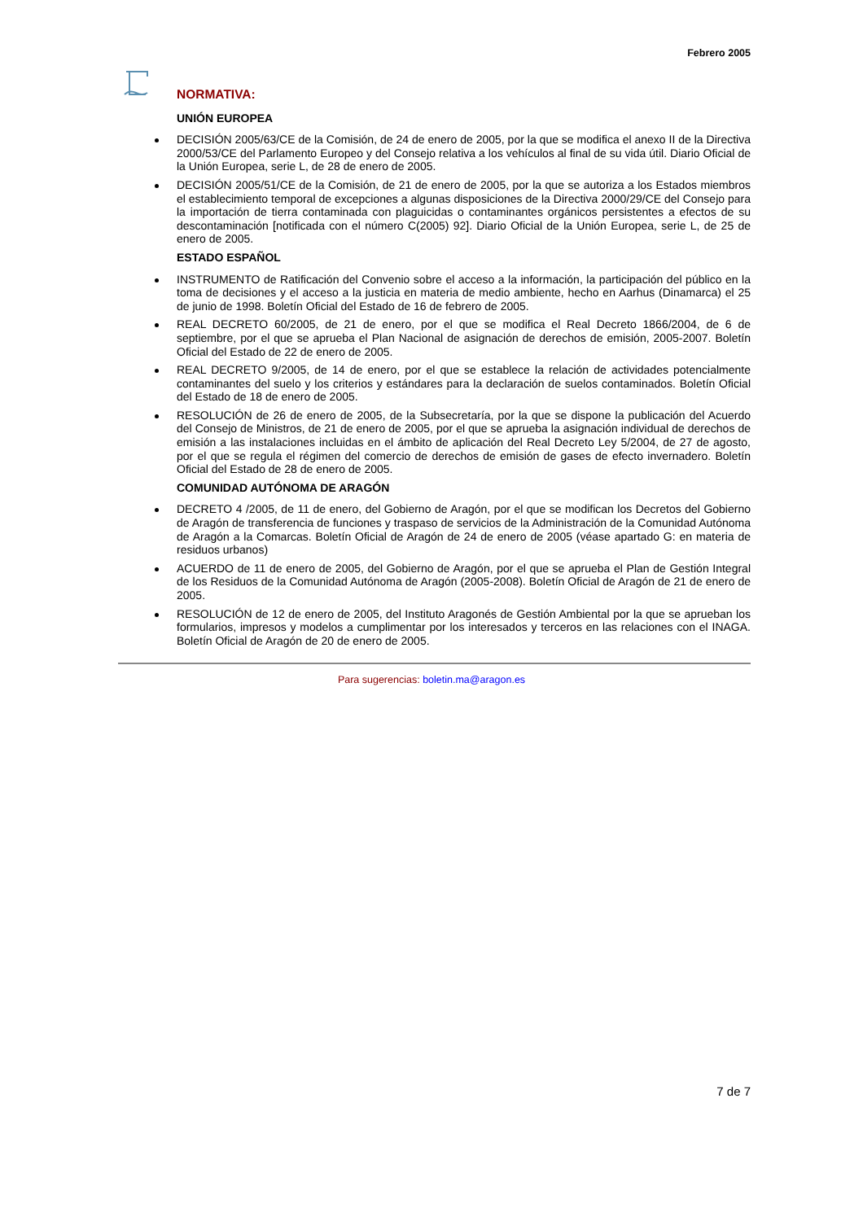Febrero 2005
NORMATIVA:
UNIÓN EUROPEA
DECISIÓN 2005/63/CE de la Comisión, de 24 de enero de 2005, por la que se modifica el anexo II de la Directiva 2000/53/CE del Parlamento Europeo y del Consejo relativa a los vehículos al final de su vida útil. Diario Oficial de la Unión Europea, serie L, de 28 de enero de 2005.
DECISIÓN 2005/51/CE de la Comisión, de 21 de enero de 2005, por la que se autoriza a los Estados miembros el establecimiento temporal de excepciones a algunas disposiciones de la Directiva 2000/29/CE del Consejo para la importación de tierra contaminada con plaguicidas o contaminantes orgánicos persistentes a efectos de su descontaminación [notificada con el número C(2005) 92]. Diario Oficial de la Unión Europea, serie L, de 25 de enero de 2005.
ESTADO ESPAÑOL
INSTRUMENTO de Ratificación del Convenio sobre el acceso a la información, la participación del público en la toma de decisiones y el acceso a la justicia en materia de medio ambiente, hecho en Aarhus (Dinamarca) el 25 de junio de 1998. Boletín Oficial del Estado de 16 de febrero de 2005.
REAL DECRETO 60/2005, de 21 de enero, por el que se modifica el Real Decreto 1866/2004, de 6 de septiembre, por el que se aprueba el Plan Nacional de asignación de derechos de emisión, 2005-2007. Boletín Oficial del Estado de 22 de enero de 2005.
REAL DECRETO 9/2005, de 14 de enero, por el que se establece la relación de actividades potencialmente contaminantes del suelo y los criterios y estándares para la declaración de suelos contaminados. Boletín Oficial del Estado de 18 de enero de 2005.
RESOLUCIÓN de 26 de enero de 2005, de la Subsecretaría, por la que se dispone la publicación del Acuerdo del Consejo de Ministros, de 21 de enero de 2005, por el que se aprueba la asignación individual de derechos de emisión a las instalaciones incluidas en el ámbito de aplicación del Real Decreto Ley 5/2004, de 27 de agosto, por el que se regula el régimen del comercio de derechos de emisión de gases de efecto invernadero. Boletín Oficial del Estado de 28 de enero de 2005.
COMUNIDAD AUTÓNOMA DE ARAGÓN
DECRETO 4 /2005, de 11 de enero, del Gobierno de Aragón, por el que se modifican los Decretos del Gobierno de Aragón de transferencia de funciones y traspaso de servicios de la Administración de la Comunidad Autónoma de Aragón a la Comarcas. Boletín Oficial de Aragón de 24 de enero de 2005 (véase apartado G: en materia de residuos urbanos)
ACUERDO de 11 de enero de 2005, del Gobierno de Aragón, por el que se aprueba el Plan de Gestión Integral de los Residuos de la Comunidad Autónoma de Aragón (2005-2008). Boletín Oficial de Aragón de 21 de enero de 2005.
RESOLUCIÓN de 12 de enero de 2005, del Instituto Aragonés de Gestión Ambiental por la que se aprueban los formularios, impresos y modelos a cumplimentar por los interesados y terceros en las relaciones con el INAGA. Boletín Oficial de Aragón de 20 de enero de 2005.
Para sugerencias: boletin.ma@aragon.es
7 de 7